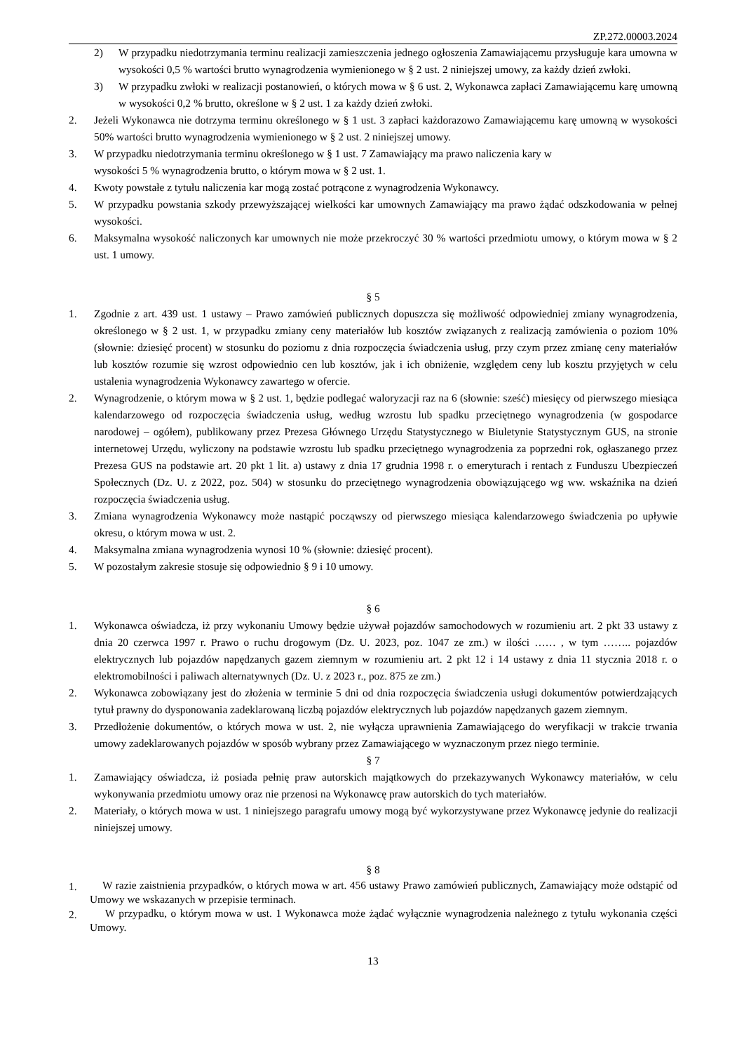ZP.272.00003.2024
2) W przypadku niedotrzymania terminu realizacji zamieszczenia jednego ogłoszenia Zamawiającemu przysługuje kara umowna w wysokości 0,5 % wartości brutto wynagrodzenia wymienionego w § 2 ust. 2 niniejszej umowy, za każdy dzień zwłoki.
3) W przypadku zwłoki w realizacji postanowień, o których mowa w § 6 ust. 2, Wykonawca zapłaci Zamawiającemu karę umowną w wysokości 0,2 % brutto, określone w § 2 ust. 1 za każdy dzień zwłoki.
2. Jeżeli Wykonawca nie dotrzyma terminu określonego w § 1 ust. 3 zapłaci każdorazowo Zamawiającemu karę umowną w wysokości 50% wartości brutto wynagrodzenia wymienionego w § 2 ust. 2 niniejszej umowy.
3. W przypadku niedotrzymania terminu określonego w § 1 ust. 7 Zamawiający ma prawo naliczenia kary w
wysokości 5 % wynagrodzenia brutto, o którym mowa w § 2 ust. 1.
4. Kwoty powstałe z tytułu naliczenia kar mogą zostać potrącone z wynagrodzenia Wykonawcy.
5. W przypadku powstania szkody przewyższającej wielkości kar umownych Zamawiający ma prawo żądać odszkodowania w pełnej wysokości.
6. Maksymalna wysokość naliczonych kar umownych nie może przekroczyć 30 % wartości przedmiotu umowy, o którym mowa w § 2 ust. 1 umowy.
§ 5
1. Zgodnie z art. 439 ust. 1 ustawy – Prawo zamówień publicznych dopuszcza się możliwość odpowiedniej zmiany wynagrodzenia, określonego w § 2 ust. 1, w przypadku zmiany ceny materiałów lub kosztów związanych z realizacją zamówienia o poziom 10% (słownie: dziesięć procent) w stosunku do poziomu z dnia rozpoczęcia świadczenia usług, przy czym przez zmianę ceny materiałów lub kosztów rozumie się wzrost odpowiednio cen lub kosztów, jak i ich obniżenie, względem ceny lub kosztu przyjętych w celu ustalenia wynagrodzenia Wykonawcy zawartego w ofercie.
2. Wynagrodzenie, o którym mowa w § 2 ust. 1, będzie podlegać waloryzacji raz na 6 (słownie: sześć) miesięcy od pierwszego miesiąca kalendarzowego od rozpoczęcia świadczenia usług, według wzrostu lub spadku przeciętnego wynagrodzenia (w gospodarce narodowej – ogółem), publikowany przez Prezesa Głównego Urzędu Statystycznego w Biuletynie Statystycznym GUS, na stronie internetowej Urzędu, wyliczony na podstawie wzrostu lub spadku przeciętnego wynagrodzenia za poprzedni rok, ogłaszanego przez Prezesa GUS na podstawie art. 20 pkt 1 lit. a) ustawy z dnia 17 grudnia 1998 r. o emeryturach i rentach z Funduszu Ubezpieczeń Społecznych (Dz. U. z 2022, poz. 504) w stosunku do przeciętnego wynagrodzenia obowiązującego wg ww. wskaźnika na dzień rozpoczęcia świadczenia usług.
3. Zmiana wynagrodzenia Wykonawcy może nastąpić począwszy od pierwszego miesiąca kalendarzowego świadczenia po upływie okresu, o którym mowa w ust. 2.
4. Maksymalna zmiana wynagrodzenia wynosi 10 % (słownie: dziesięć procent).
5. W pozostałym zakresie stosuje się odpowiednio § 9 i 10 umowy.
§ 6
1. Wykonawca oświadcza, iż przy wykonaniu Umowy będzie używał pojazdów samochodowych w rozumieniu art. 2 pkt 33 ustawy z dnia 20 czerwca 1997 r. Prawo o ruchu drogowym (Dz. U. 2023, poz. 1047 ze zm.) w ilości …… , w tym …….. pojazdów elektrycznych lub pojazdów napędzanych gazem ziemnym w rozumieniu art. 2 pkt 12 i 14 ustawy z dnia 11 stycznia 2018 r. o elektromobilności i paliwach alternatywnych (Dz. U. z 2023 r., poz. 875 ze zm.)
2. Wykonawca zobowiązany jest do złożenia w terminie 5 dni od dnia rozpoczęcia świadczenia usługi dokumentów potwierdzających tytuł prawny do dysponowania zadeklarowaną liczbą pojazdów elektrycznych lub pojazdów napędzanych gazem ziemnym.
3. Przedłożenie dokumentów, o których mowa w ust. 2, nie wyłącza uprawnienia Zamawiającego do weryfikacji w trakcie trwania umowy zadeklarowanych pojazdów w sposób wybrany przez Zamawiającego w wyznaczonym przez niego terminie.
§ 7
1. Zamawiający oświadcza, iż posiada pełnię praw autorskich majątkowych do przekazywanych Wykonawcy materiałów, w celu wykonywania przedmiotu umowy oraz nie przenosi na Wykonawcę praw autorskich do tych materiałów.
2. Materiały, o których mowa w ust. 1 niniejszego paragrafu umowy mogą być wykorzystywane przez Wykonawcę jedynie do realizacji niniejszej umowy.
§ 8
1. W razie zaistnienia przypadków, o których mowa w art. 456 ustawy Prawo zamówień publicznych, Zamawiający może odstąpić od Umowy we wskazanych w przepisie terminach.
2. W przypadku, o którym mowa w ust. 1 Wykonawca może żądać wyłącznie wynagrodzenia należnego z tytułu wykonania części Umowy.
13